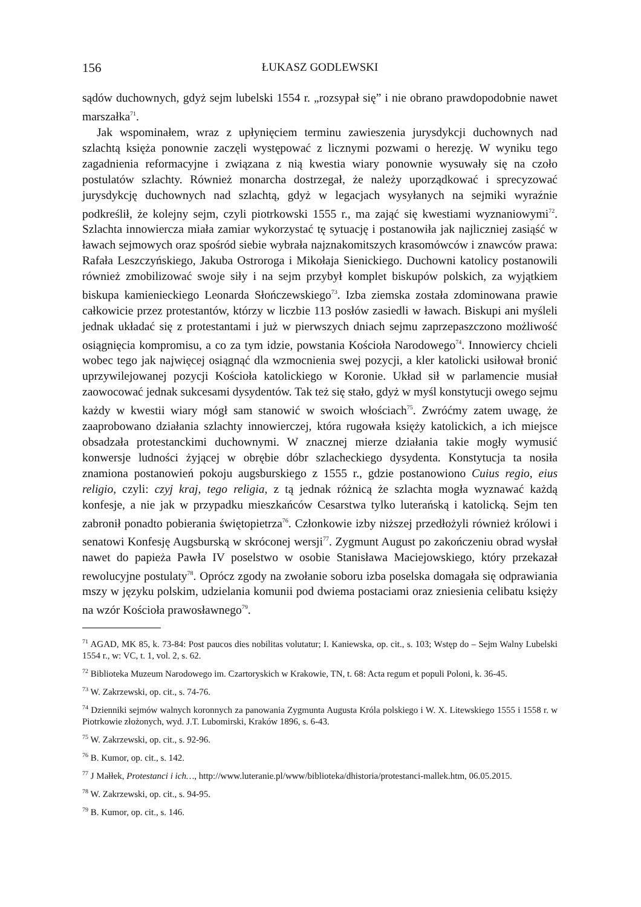156 ŁUKASZ GODLEWSKI
sądów duchownych, gdyż sejm lubelski 1554 r. „rozsypał się” i nie obrano prawdopodobnie nawet marszałka<sup>71</sup>.
Jak wspominałem, wraz z upłynięciem terminu zawieszenia jurysdykcji duchownych nad szlachtą księża ponownie zaczęli występować z licznymi pozwami o herezję. W wyniku tego zagadnienia reformacyjne i związana z nią kwestia wiary ponownie wysuwały się na czoło postulatów szlachty. Również monarcha dostrzegał, że należy uporządkować i sprecyzować jurysdykcję duchownych nad szlachtą, gdyż w legacjach wysyłanych na sejmiki wyraźnie podkreślił, że kolejny sejm, czyli piotrkowski 1555 r., ma zająć się kwestiami wyznaniowymi<sup>72</sup>. Szlachta innowiercza miała zamiar wykorzystać tę sytuację i postanowiła jak najliczniej zasiąść w ławach sejmowych oraz spośród siebie wybrała najznakomitszych krasomówców i znawców prawa: Rafała Leszczyńskiego, Jakuba Ostroroga i Mikołaja Sienickiego. Duchowni katolicy postanowili również zmobilizować swoje siły i na sejm przybył komplet biskupów polskich, za wyjątkiem biskupa kamienieckiego Leonarda Słończewskiego<sup>73</sup>. Izba ziemska została zdominowana prawie całkowicie przez protestantów, którzy w liczbie 113 posłów zasiedli w ławach. Biskupi ani myśleli jednak układać się z protestantami i już w pierwszych dniach sejmu zaprzepaszczono możliwość osiągnięcia kompromisu, a co za tym idzie, powstania Kościoła Narodowego<sup>74</sup>. Innowiercy chcieli wobec tego jak najwięcej osiągnąć dla wzmocnienia swej pozycji, a kler katolicki usiłował bronić uprzywilejowanej pozycji Kościoła katolickiego w Koronie. Układ sił w parlamencie musiał zaowocować jednak sukcesami dysydentów. Tak też się stało, gdyż w myśl konstytucji owego sejmu każdy w kwestii wiary mógł sam stanowić w swoich włościach<sup>75</sup>. Zwróćmy zatem uwagę, że zaaprobowano działania szlachty innowierczej, która rugowała księży katolickich, a ich miejsce obsadzała protestanckimi duchownymi. W znacznej mierze działania takie mogły wymusić konwersje ludności żyjącej w obrębie dóbr szlacheckiego dysydenta. Konstytucja ta nosiła znamiona postanowień pokoju augsburskiego z 1555 r., gdzie postanowiono Cuius regio, eius religio, czyli: czyj kraj, tego religia, z tą jednak różnicą że szlachta mogła wyznawać każdą konfesje, a nie jak w przypadku mieszkańców Cesarstwa tylko luterańską i katolicką. Sejm ten zabronił ponadto pobierania świętopietrza<sup>76</sup>. Członkowie izby niższej przedłożyli również królowi i senatowi Konfesję Augsburską w skróconej wersji<sup>77</sup>. Zygmunt August po zakończeniu obrad wysłał nawet do papieża Pawła IV poselstwo w osobie Stanisława Maciejowskiego, który przekazał rewolucyjne postulaty<sup>78</sup>. Oprócz zgody na zwołanie soboru izba poselska domagała się odprawiania mszy w języku polskim, udzielania komunii pod dwiema postaciami oraz zniesienia celibatu księży na wzór Kościoła prawosławnego<sup>79</sup>.
<sup>71</sup> AGAD, MK 85, k. 73-84: Post paucos dies nobilitas volutatur; I. Kaniewska, op. cit., s. 103; Wstęp do – Sejm Walny Lubelski 1554 r., w: VC, t. 1, vol. 2, s. 62.
<sup>72</sup> Biblioteka Muzeum Narodowego im. Czartoryskich w Krakowie, TN, t. 68: Acta regum et populi Poloni, k. 36-45.
<sup>73</sup> W. Zakrzewski, op. cit., s. 74-76.
<sup>74</sup> Dzienniki sejmów walnych koronnych za panowania Zygmunta Augusta Króla polskiego i W. X. Litewskiego 1555 i 1558 r. w Piotrkowie złożonych, wyd. J.T. Lubomirski, Kraków 1896, s. 6-43.
<sup>75</sup> W. Zakrzewski, op. cit., s. 92-96.
<sup>76</sup> B. Kumor, op. cit., s. 142.
<sup>77</sup> J Małłek, Protestanci i ich…, http://www.luteranie.pl/www/biblioteka/dhistoria/protestanci-mallek.htm, 06.05.2015.
<sup>78</sup> W. Zakrzewski, op. cit., s. 94-95.
<sup>79</sup> B. Kumor, op. cit., s. 146.